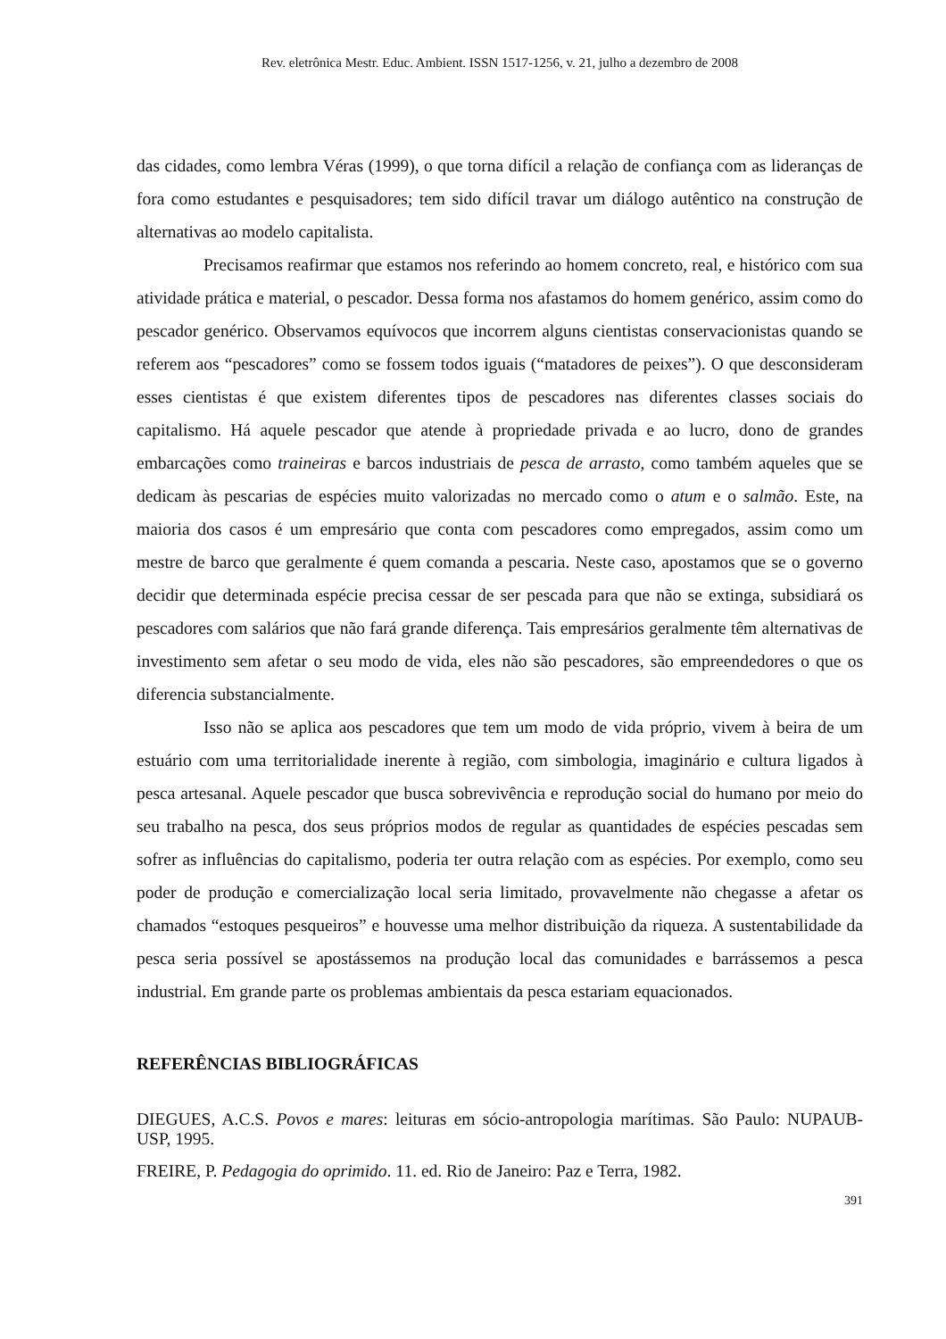Rev. eletrônica Mestr. Educ. Ambient. ISSN 1517-1256, v. 21, julho a dezembro de 2008
das cidades, como lembra Véras (1999), o que torna difícil a relação de confiança com as lideranças de fora como estudantes e pesquisadores; tem sido difícil travar um diálogo autêntico na construção de alternativas ao modelo capitalista.
Precisamos reafirmar que estamos nos referindo ao homem concreto, real, e histórico com sua atividade prática e material, o pescador. Dessa forma nos afastamos do homem genérico, assim como do pescador genérico. Observamos equívocos que incorrem alguns cientistas conservacionistas quando se referem aos “pescadores” como se fossem todos iguais (“matadores de peixes”). O que desconsideram esses cientistas é que existem diferentes tipos de pescadores nas diferentes classes sociais do capitalismo. Há aquele pescador que atende à propriedade privada e ao lucro, dono de grandes embarcações como traineiras e barcos industriais de pesca de arrasto, como também aqueles que se dedicam às pescarias de espécies muito valorizadas no mercado como o atum e o salmão. Este, na maioria dos casos é um empresário que conta com pescadores como empregados, assim como um mestre de barco que geralmente é quem comanda a pescaria. Neste caso, apostamos que se o governo decidir que determinada espécie precisa cessar de ser pescada para que não se extinga, subsidiará os pescadores com salários que não fará grande diferença. Tais empresários geralmente têm alternativas de investimento sem afetar o seu modo de vida, eles não são pescadores, são empreendedores o que os diferencia substancialmente.
Isso não se aplica aos pescadores que tem um modo de vida próprio, vivem à beira de um estuário com uma territorialidade inerente à região, com simbologia, imaginário e cultura ligados à pesca artesanal. Aquele pescador que busca sobrevivência e reprodução social do humano por meio do seu trabalho na pesca, dos seus próprios modos de regular as quantidades de espécies pescadas sem sofrer as influências do capitalismo, poderia ter outra relação com as espécies. Por exemplo, como seu poder de produção e comercialização local seria limitado, provavelmente não chegasse a afetar os chamados “estoques pesqueiros” e houvesse uma melhor distribuição da riqueza. A sustentabilidade da pesca seria possível se apostássemos na produção local das comunidades e barrássemos a pesca industrial. Em grande parte os problemas ambientais da pesca estariam equacionados.
REFERÊNCIAS BIBLIOGRÁFICAS
DIEGUES, A.C.S. Povos e mares: leituras em sócio-antropologia marítimas. São Paulo: NUPAUB-USP, 1995.
FREIRE, P. Pedagogia do oprimido. 11. ed. Rio de Janeiro: Paz e Terra, 1982.
391